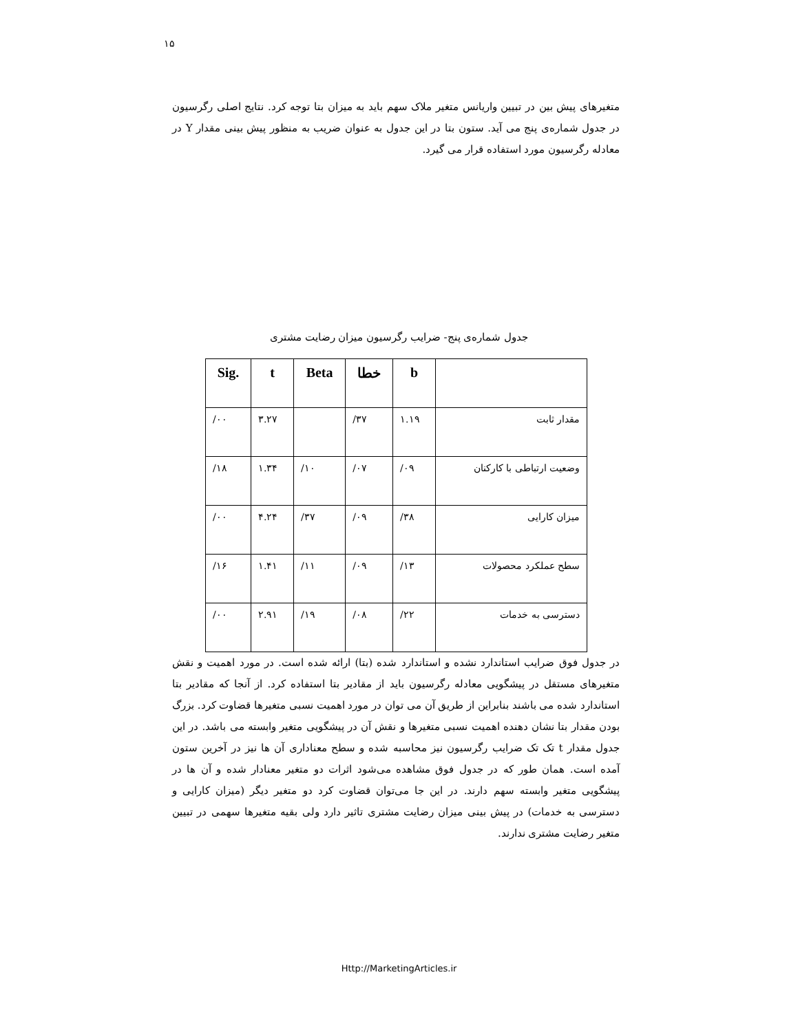۱۵
متغیرهای پیش بین در تبیین واریانس متغیر ملاک سهم باید به میزان بتا توجه کرد. نتایج اصلی رگرسیون در جدول شماره‌ی پنج می آید. ستون بتا در این جدول به عنوان ضریب به منظور پیش بینی مقدار Y در معادله رگرسیون مورد استفاده قرار می گیرد.
جدول شماره‌ی پنج- ضرایب رگرسیون میزان رضایت مشتری
| Sig. | t | Beta | خطا | b | |
| --- | --- | --- | --- | --- | --- |
| /۰۰ | ۳.۲۷ | | /۳۷ | ۱.۱۹ | مقدار ثابت |
| /۱۸ | ۱.۳۴ | /۱۰ | /۰۷ | /۰۹ | وضعیت ارتباطی با کارکنان |
| /۰۰ | ۴.۲۴ | /۳۷ | /۰۹ | /۳۸ | میزان کارایی |
| /۱۶ | ۱.۴۱ | /۱۱ | /۰۹ | /۱۳ | سطح عملکرد محصولات |
| /۰۰ | ۲.۹۱ | /۱۹ | /۰۸ | /۲۲ | دسترسی به خدمات |
در جدول فوق ضرایب استاندارد نشده و استاندارد شده (بتا) ارائه شده است. در مورد اهمیت و نقش متغیرهای مستقل در پیشگویی معادله رگرسیون باید از مقادیر بتا استفاده کرد. از آنجا که مقادیر بتا استاندارد شده می باشند بنابراین از طریق آن می توان در مورد اهمیت نسبی متغیرها قضاوت کرد. بزرگ بودن مقدار بتا نشان دهنده اهمیت نسبی متغیرها و نقش آن در پیشگویی متغیر وابسته می باشد. در این جدول مقدار t تک تک ضرایب رگرسیون نیز محاسبه شده و سطح معناداری آن ها نیز در آخرین ستون آمده است. همان طور که در جدول فوق مشاهده می‌شود اثرات دو متغیر معنادار شده و آن ها در پیشگویی متغیر وابسته سهم دارند. در این جا می‌توان قضاوت کرد دو متغیر دیگر (میزان کارایی و دسترسی به خدمات) در پیش بینی میزان رضایت مشتری تاثیر دارد ولی بقیه متغیرها سهمی در تبیین متغیر رضایت مشتری ندارند.
Http://MarketingArticles.ir